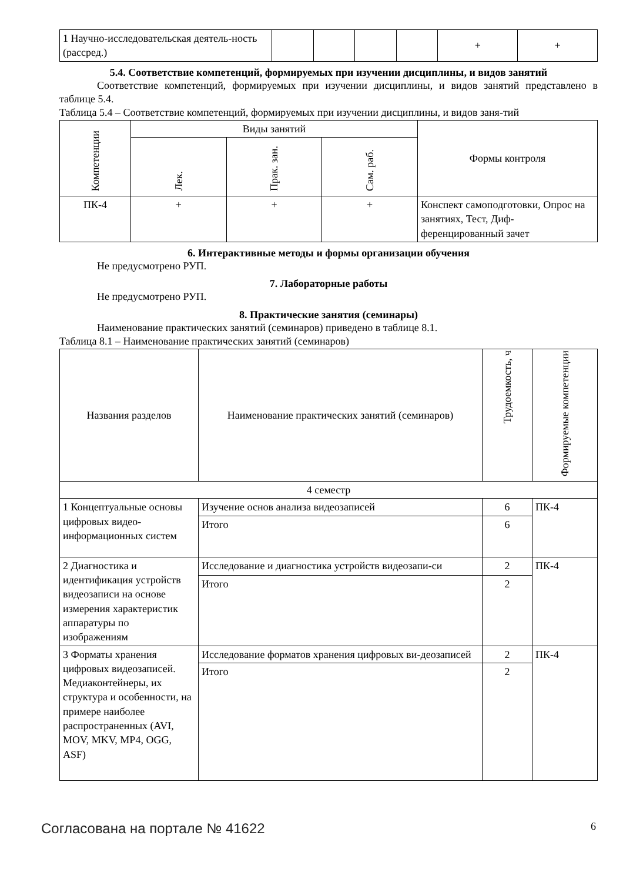| 1 Научно-исследовательская деятель-ность (рассред.) | | | | | + | + |
5.4. Соответствие компетенций, формируемых при изучении дисциплины, и видов занятий
Соответствие компетенций, формируемых при изучении дисциплины, и видов занятий представлено в таблице 5.4.
Таблица 5.4 – Соответствие компетенций, формируемых при изучении дисциплины, и видов заня-тий
| Компетенции | Виды занятий | | | Формы контроля |
| --- | --- | --- | --- | --- |
| | Лек. | Прак. зан. | Сам. раб. | |
| ПК-4 | + | + | + | Конспект самоподготовки, Опрос на занятиях, Тест, Диф-ференцированный зачет |
6. Интерактивные методы и формы организации обучения
Не предусмотрено РУП.
7. Лабораторные работы
Не предусмотрено РУП.
8. Практические занятия (семинары)
Наименование практических занятий (семинаров) приведено в таблице 8.1.
Таблица 8.1 – Наименование практических занятий (семинаров)
| Названия разделов | Наименование практических занятий (семинаров) | Трудоемкость, ч | Формируемые компетенции |
| --- | --- | --- | --- |
| 4 семестр | | | |
| 1 Концептуальные основы цифровых видео-информационных систем | Изучение основ анализа видеозаписей | 6 | ПК-4 |
| | Итого | 6 | |
| 2 Диагностика и идентификация устройств видеозаписи на основе измерения характеристик аппаратуры по изображениям | Исследование и диагностика устройств видеозапи-си | 2 | ПК-4 |
| | Итого | 2 | |
| 3 Форматы хранения цифровых видеозаписей. Медиаконтейнеры, их структура и особенности, на примере наиболее распространенных (AVI, MOV, MKV, MP4, OGG, ASF) | Исследование форматов хранения цифровых ви-деозаписей | 2 | ПК-4 |
| | Итого | 2 | |
Согласована на портале № 41622 6